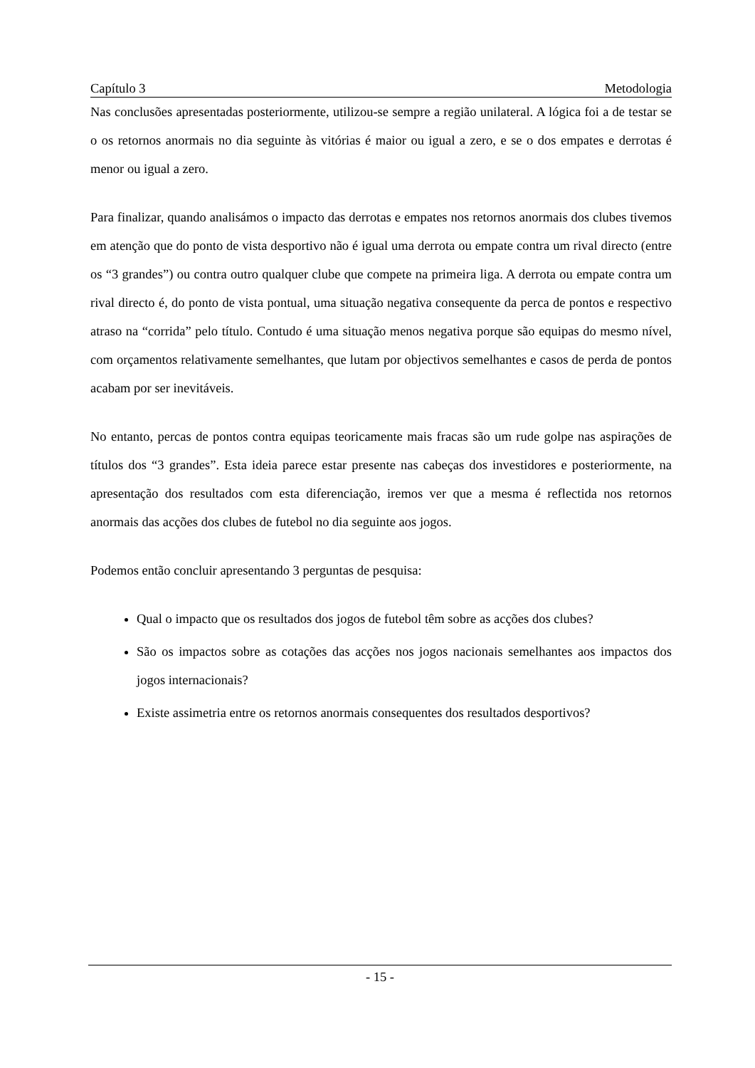Capítulo 3 Metodologia
Nas conclusões apresentadas posteriormente, utilizou-se sempre a região unilateral. A lógica foi a de testar se o os retornos anormais no dia seguinte às vitórias é maior ou igual a zero, e se o dos empates e derrotas é menor ou igual a zero.
Para finalizar, quando analisámos o impacto das derrotas e empates nos retornos anormais dos clubes tivemos em atenção que do ponto de vista desportivo não é igual uma derrota ou empate contra um rival directo (entre os “3 grandes”) ou contra outro qualquer clube que compete na primeira liga. A derrota ou empate contra um rival directo é, do ponto de vista pontual, uma situação negativa consequente da perca de pontos e respectivo atraso na “corrida” pelo título. Contudo é uma situação menos negativa porque são equipas do mesmo nível, com orçamentos relativamente semelhantes, que lutam por objectivos semelhantes e casos de perda de pontos acabam por ser inevitáveis.
No entanto, percas de pontos contra equipas teoricamente mais fracas são um rude golpe nas aspirações de títulos dos “3 grandes”. Esta ideia parece estar presente nas cabeças dos investidores e posteriormente, na apresentação dos resultados com esta diferenciação, iremos ver que a mesma é reflectida nos retornos anormais das acções dos clubes de futebol no dia seguinte aos jogos.
Podemos então concluir apresentando 3 perguntas de pesquisa:
Qual o impacto que os resultados dos jogos de futebol têm sobre as acções dos clubes?
São os impactos sobre as cotações das acções nos jogos nacionais semelhantes aos impactos dos jogos internacionais?
Existe assimetria entre os retornos anormais consequentes dos resultados desportivos?
- 15 -